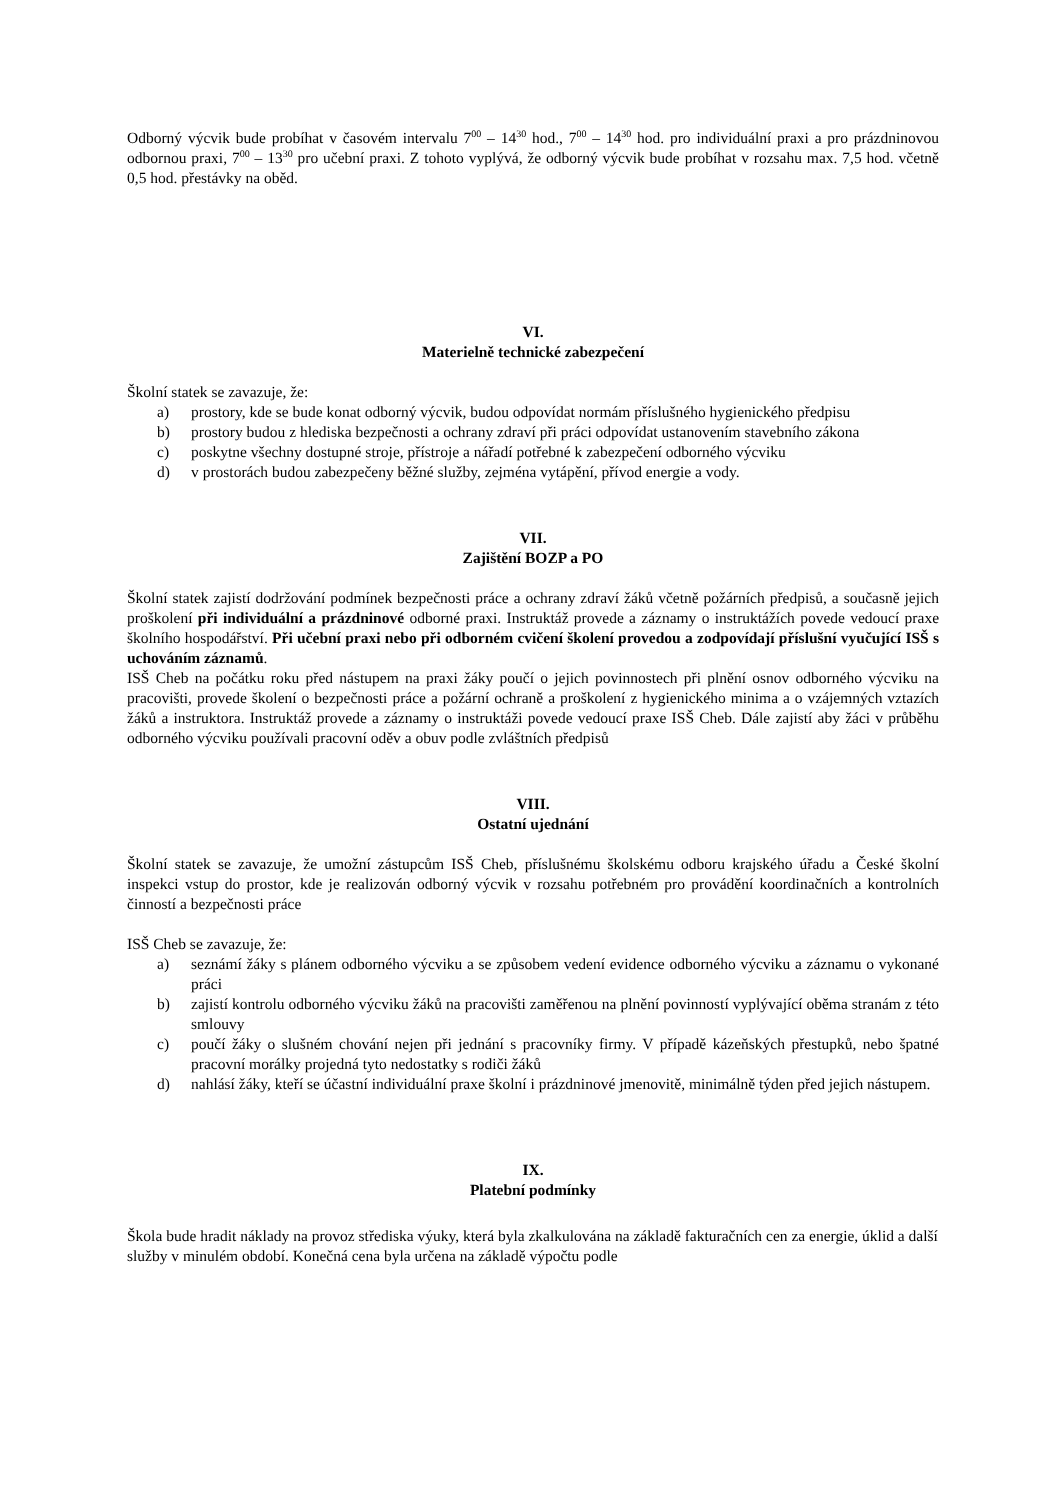Odborný výcvik bude probíhat v časovém intervalu 7<sup>00</sup> – 14<sup>30</sup> hod., 7<sup>00</sup> – 14<sup>30</sup> hod. pro individuální praxi a pro prázdninovou odbornou praxi, 7<sup>00</sup> – 13<sup>30</sup> pro učební praxi. Z tohoto vyplývá, že odborný výcvik bude probíhat v rozsahu max. 7,5 hod. včetně 0,5 hod. přestávky na oběd.
VI.
Materielně technické zabezpečení
Školní statek se zavazuje, že:
a) prostory, kde se bude konat odborný výcvik, budou odpovídat normám příslušného hygienického předpisu
b) prostory budou z hlediska bezpečnosti a ochrany zdraví při práci odpovídat ustanovením stavebního zákona
c) poskytne všechny dostupné stroje, přístroje a nářadí potřebné k zabezpečení odborného výcviku
d) v prostorách budou zabezpečeny běžné služby, zejména vytápění, přívod energie a vody.
VII.
Zajištění BOZP a PO
Školní statek zajistí dodržování podmínek bezpečnosti práce a ochrany zdraví žáků včetně požárních předpisů, a současně jejich proškolení při individuální a prázdninové odborné praxi. Instruktáž provede a záznamy o instruktážích povede vedoucí praxe školního hospodářství. Při učební praxi nebo při odborném cvičení školení provedou a zodpovídají příslušní vyučující ISŠ s uchováním záznamů.
ISŠ Cheb na počátku roku před nástupem na praxi žáky poučí o jejich povinnostech při plnění osnov odborného výcviku na pracovišti, provede školení o bezpečnosti práce a požární ochraně a proškolení z hygienického minima a o vzájemných vztazích žáků a instruktora. Instruktáž provede a záznamy o instruktáži povede vedoucí praxe ISŠ Cheb. Dále zajistí aby žáci v průběhu odborného výcviku používali pracovní oděv a obuv podle zvláštních předpisů
VIII.
Ostatní ujednání
Školní statek se zavazuje, že umožní zástupcům ISŠ Cheb, příslušnému školskému odboru krajského úřadu a České školní inspekci vstup do prostor, kde je realizován odborný výcvik v rozsahu potřebném pro provádění koordinačních a kontrolních činností a bezpečnosti práce
ISŠ Cheb se zavazuje, že:
a) seznámí žáky s plánem odborného výcviku a se způsobem vedení evidence odborného výcviku a záznamu o vykonané práci
b) zajistí kontrolu odborného výcviku žáků na pracovišti zaměřenou na plnění povinností vyplývající oběma stranám z této smlouvy
c) poučí žáky o slušném chování nejen při jednání s pracovníky firmy. V případě kázeňských přestupků, nebo špatné pracovní morálky projedná tyto nedostatky s rodiči žáků
d) nahlásí žáky, kteří se účastní individuální praxe školní i prázdninové jmenovitě, minimálně týden před jejich nástupem.
IX.
Platební podmínky
Škola bude hradit náklady na provoz střediska výuky, která byla zkalkulována na základě fakturačních cen za energie, úklid a další služby v minulém období. Konečná cena byla určena na základě výpočtu podle